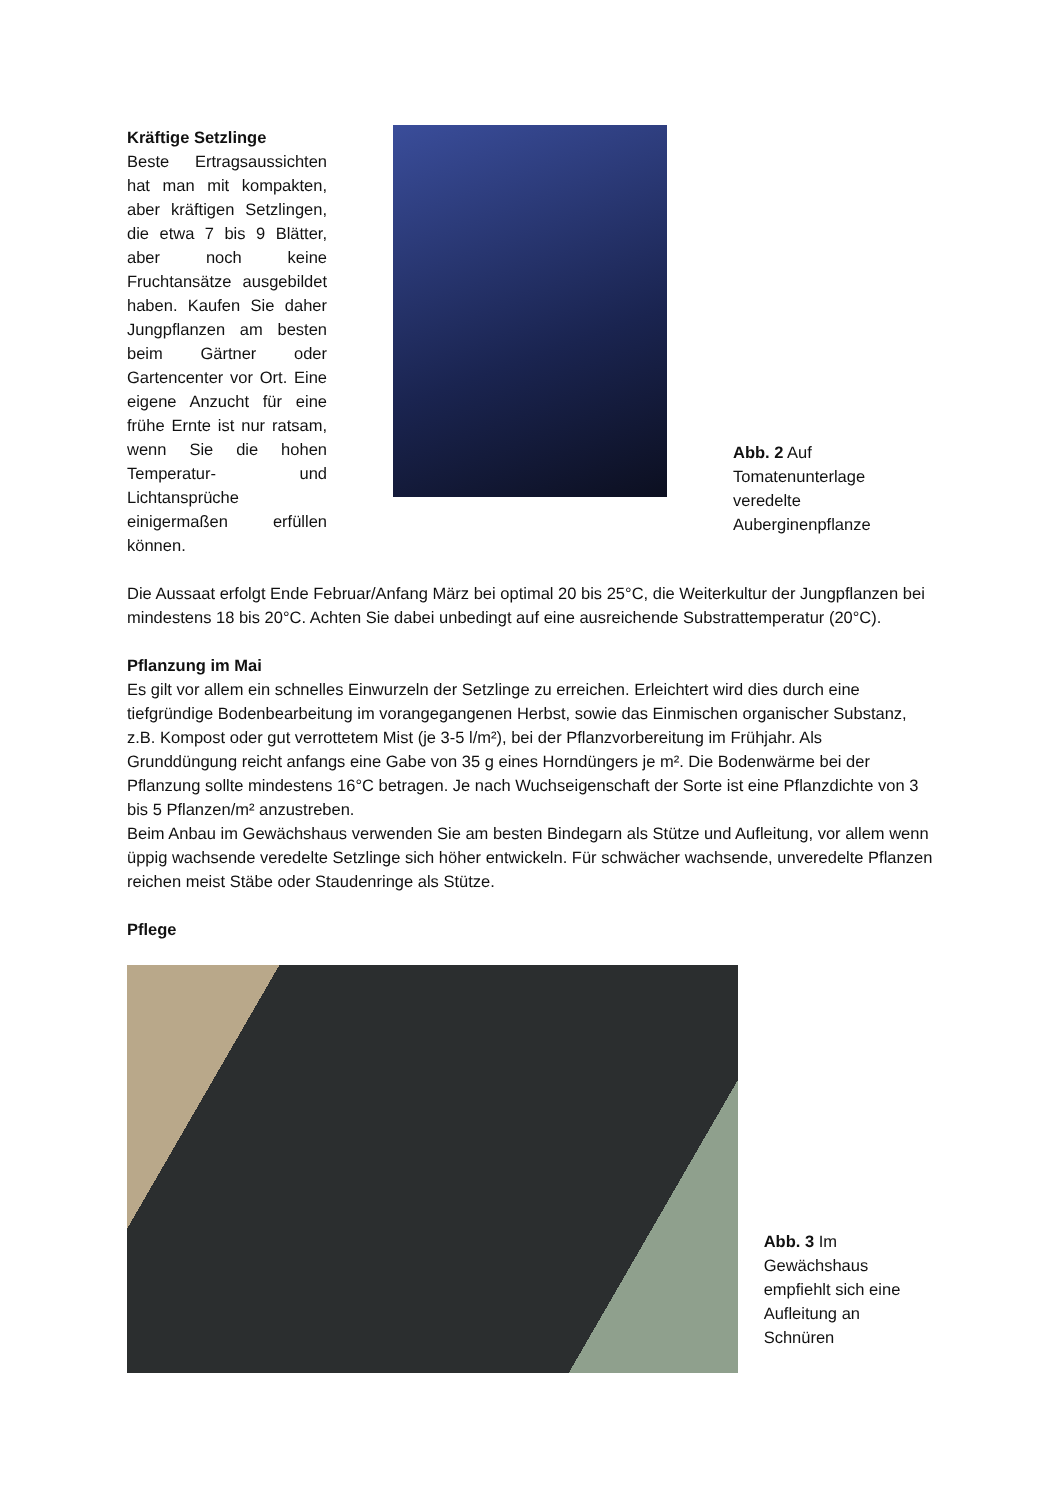Kräftige Setzlinge
Beste Ertragsaussichten hat man mit kompakten, aber kräftigen Setzlingen, die etwa 7 bis 9 Blätter, aber noch keine Fruchtansätze ausgebildet haben. Kaufen Sie daher Jungpflanzen am besten beim Gärtner oder Gartencenter vor Ort. Eine eigene Anzucht für eine frühe Ernte ist nur ratsam, wenn Sie die hohen Temperatur- und Lichtansprüche einigermaßen erfüllen können.
Abb. 2 Auf Tomatenunterlage veredelte Auberginenpflanze
Die Aussaat erfolgt Ende Februar/Anfang März bei optimal 20 bis 25°C, die Weiterkultur der Jungpflanzen bei mindestens 18 bis 20°C. Achten Sie dabei unbedingt auf eine ausreichende Substrattemperatur (20°C).
Pflanzung im Mai
Es gilt vor allem ein schnelles Einwurzeln der Setzlinge zu erreichen. Erleichtert wird dies durch eine tiefgründige Bodenbearbeitung im vorangegangenen Herbst, sowie das Einmischen organischer Substanz, z.B. Kompost oder gut verrottetem Mist (je 3-5 l/m²), bei der Pflanzvorbereitung im Frühjahr. Als Grunddüngung reicht anfangs eine Gabe von 35 g eines Horndüngers je m². Die Bodenwärme bei der Pflanzung sollte mindestens 16°C betragen. Je nach Wuchseigenschaft der Sorte ist eine Pflanzdichte von 3 bis 5 Pflanzen/m² anzustreben.
Beim Anbau im Gewächshaus verwenden Sie am besten Bindegarn als Stütze und Aufleitung, vor allem wenn üppig wachsende veredelte Setzlinge sich höher entwickeln. Für schwächer wachsende, unveredelte Pflanzen reichen meist Stäbe oder Staudenringe als Stütze.
Pflege
Abb. 3 Im Gewächshaus empfiehlt sich eine Aufleitung an Schnüren